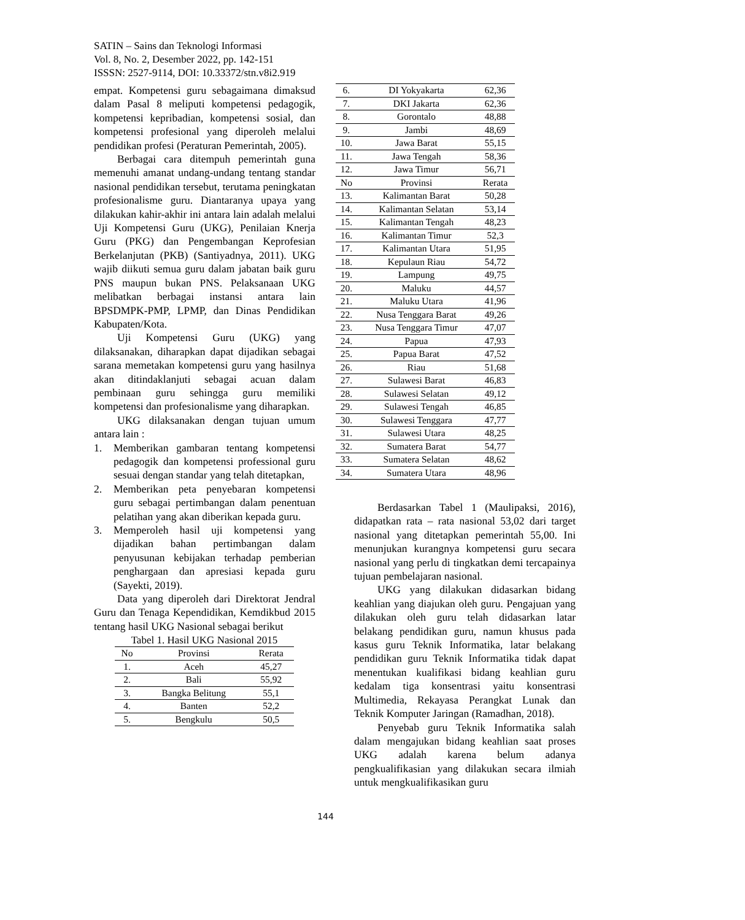SATIN – Sains dan Teknologi Informasi
Vol. 8, No. 2, Desember 2022, pp. 142-151
ISSSN: 2527-9114, DOI: 10.33372/stn.v8i2.919
empat. Kompetensi guru sebagaimana dimaksud dalam Pasal 8 meliputi kompetensi pedagogik, kompetensi kepribadian, kompetensi sosial, dan kompetensi profesional yang diperoleh melalui pendidikan profesi (Peraturan Pemerintah, 2005).
Berbagai cara ditempuh pemerintah guna memenuhi amanat undang-undang tentang standar nasional pendidikan tersebut, terutama peningkatan profesionalisme guru. Diantaranya upaya yang dilakukan kahir-akhir ini antara lain adalah melalui Uji Kompetensi Guru (UKG), Penilaian Knerja Guru (PKG) dan Pengembangan Keprofesian Berkelanjutan (PKB) (Santiyadnya, 2011). UKG wajib diikuti semua guru dalam jabatan baik guru PNS maupun bukan PNS. Pelaksanaan UKG melibatkan berbagai instansi antara lain BPSDMPK-PMP, LPMP, dan Dinas Pendidikan Kabupaten/Kota.
Uji Kompetensi Guru (UKG) yang dilaksanakan, diharapkan dapat dijadikan sebagai sarana memetakan kompetensi guru yang hasilnya akan ditindaklanjuti sebagai acuan dalam pembinaan guru sehingga guru memiliki kompetensi dan profesionalisme yang diharapkan.
UKG dilaksanakan dengan tujuan umum antara lain :
1. Memberikan gambaran tentang kompetensi pedagogik dan kompetensi professional guru sesuai dengan standar yang telah ditetapkan,
2. Memberikan peta penyebaran kompetensi guru sebagai pertimbangan dalam penentuan pelatihan yang akan diberikan kepada guru.
3. Memperoleh hasil uji kompetensi yang dijadikan bahan pertimbangan dalam penyusunan kebijakan terhadap pemberian penghargaan dan apresiasi kepada guru (Sayekti, 2019).
Data yang diperoleh dari Direktorat Jendral Guru dan Tenaga Kependidikan, Kemdikbud 2015 tentang hasil UKG Nasional sebagai berikut
Tabel 1. Hasil UKG Nasional 2015
| No | Provinsi | Rerata |
| --- | --- | --- |
| 1. | Aceh | 45,27 |
| 2. | Bali | 55,92 |
| 3. | Bangka Belitung | 55,1 |
| 4. | Banten | 52,2 |
| 5. | Bengkulu | 50,5 |
| 6. | DI Yokyakarta | 62,36 |
| 7. | DKI Jakarta | 62,36 |
| 8. | Gorontalo | 48,88 |
| 9. | Jambi | 48,69 |
| 10. | Jawa Barat | 55,15 |
| 11. | Jawa Tengah | 58,36 |
| 12. | Jawa Timur | 56,71 |
| No | Provinsi | Rerata |
| 13. | Kalimantan Barat | 50,28 |
| 14. | Kalimantan Selatan | 53,14 |
| 15. | Kalimantan Tengah | 48,23 |
| 16. | Kalimantan Timur | 52,3 |
| 17. | Kalimantan Utara | 51,95 |
| 18. | Kepulaun Riau | 54,72 |
| 19. | Lampung | 49,75 |
| 20. | Maluku | 44,57 |
| 21. | Maluku Utara | 41,96 |
| 22. | Nusa Tenggara Barat | 49,26 |
| 23. | Nusa Tenggara Timur | 47,07 |
| 24. | Papua | 47,93 |
| 25. | Papua Barat | 47,52 |
| 26. | Riau | 51,68 |
| 27. | Sulawesi Barat | 46,83 |
| 28. | Sulawesi Selatan | 49,12 |
| 29. | Sulawesi Tengah | 46,85 |
| 30. | Sulawesi Tenggara | 47,77 |
| 31. | Sulawesi Utara | 48,25 |
| 32. | Sumatera Barat | 54,77 |
| 33. | Sumatera Selatan | 48,62 |
| 34. | Sumatera Utara | 48,96 |
Berdasarkan Tabel 1 (Maulipaksi, 2016), didapatkan rata – rata nasional 53,02 dari target nasional yang ditetapkan pemerintah 55,00. Ini menunjukan kurangnya kompetensi guru secara nasional yang perlu di tingkatkan demi tercapainya tujuan pembelajaran nasional.
UKG yang dilakukan didasarkan bidang keahlian yang diajukan oleh guru. Pengajuan yang dilakukan oleh guru telah didasarkan latar belakang pendidikan guru, namun khusus pada kasus guru Teknik Informatika, latar belakang pendidikan guru Teknik Informatika tidak dapat menentukan kualifikasi bidang keahlian guru kedalam tiga konsentrasi yaitu konsentrasi Multimedia, Rekayasa Perangkat Lunak dan Teknik Komputer Jaringan (Ramadhan, 2018).
Penyebab guru Teknik Informatika salah dalam mengajukan bidang keahlian saat proses UKG adalah karena belum adanya pengkualifikasian yang dilakukan secara ilmiah untuk mengkualifikasikan guru
144